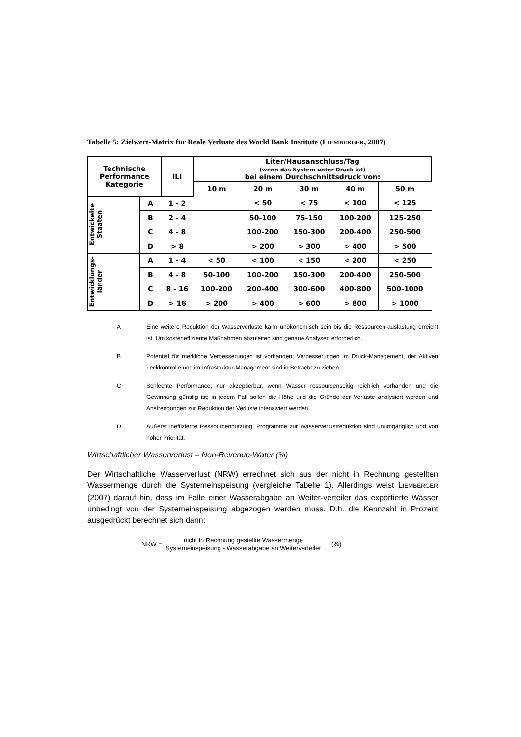Tabelle 5: Zielwert-Matrix für Reale Verluste des World Bank Institute (LIEMBERGER, 2007)
| Technische Performance Kategorie | | ILI | Liter/Hausanschluss/Tag (wenn das System unter Druck ist) bei einem Durchschnittsdruck von: | | | | |
| --- | --- | --- | --- | --- | --- | --- | --- |
| | | | 10 m | 20 m | 30 m | 40 m | 50 m |
| Entwickelte Staaten | A | 1 - 2 | | < 50 | < 75 | < 100 | < 125 |
| | B | 2 - 4 | | 50-100 | 75-150 | 100-200 | 125-250 |
| | C | 4 - 8 | | 100-200 | 150-300 | 200-400 | 250-500 |
| | D | > 8 | | > 200 | > 300 | > 400 | > 500 |
| Entwicklungs- länder | A | 1 - 4 | < 50 | < 100 | < 150 | < 200 | < 250 |
| | B | 4 - 8 | 50-100 | 100-200 | 150-300 | 200-400 | 250-500 |
| | C | 8 - 16 | 100-200 | 200-400 | 300-600 | 400-800 | 500-1000 |
| | D | > 16 | > 200 | > 400 | > 600 | > 800 | > 1000 |
A Eine weitere Reduktion der Wasserverluste kann unökonomisch sein bis die Ressourcen-auslastung erreicht ist. Um kosteneffiziente Maßnahmen abzuleiten sind genaue Analysen erforderlich.
B Potential für merkliche Verbesserungen ist vorhanden; Verbesserungen im Druck-Management, der Aktiven Leckkontrolle und im Infrastruktur-Management sind in Betracht zu ziehen.
C Schlechte Performance; nur akzeptierbar, wenn Wasser ressourcenseitig reichlich vorhanden und die Gewinnung günstig ist; in jedem Fall sollen die Höhe und die Gründe der Verluste analysiert werden und Anstrengungen zur Reduktion der Verluste intensiviert werden.
D Äußerst ineffiziente Ressourcennutzung; Programme zur Wasserverlustreduktion sind unumgänglich und von hoher Priorität.
Wirtschaftlicher Wasserverlust – Non-Revenue-Water (%)
Der Wirtschaftliche Wasserverlust (NRW) errechnet sich aus der nicht in Rechnung gestellten Wassermenge durch die Systemeinspeisung (vergleiche Tabelle 1). Allerdings weist LIEMBERGER (2007) darauf hin, dass im Falle einer Wasserabgabe an Weiter-verteiler das exportierte Wasser unbedingt von der Systemeinspeisung abgezogen werden muss. D.h. die Kennzahl in Prozent ausgedrückt berechnet sich dann:
NRW = nicht in Rechnung gestellte Wassermenge Systemeinspeisung - Wasserabgabe an Weiterverteiler (%)